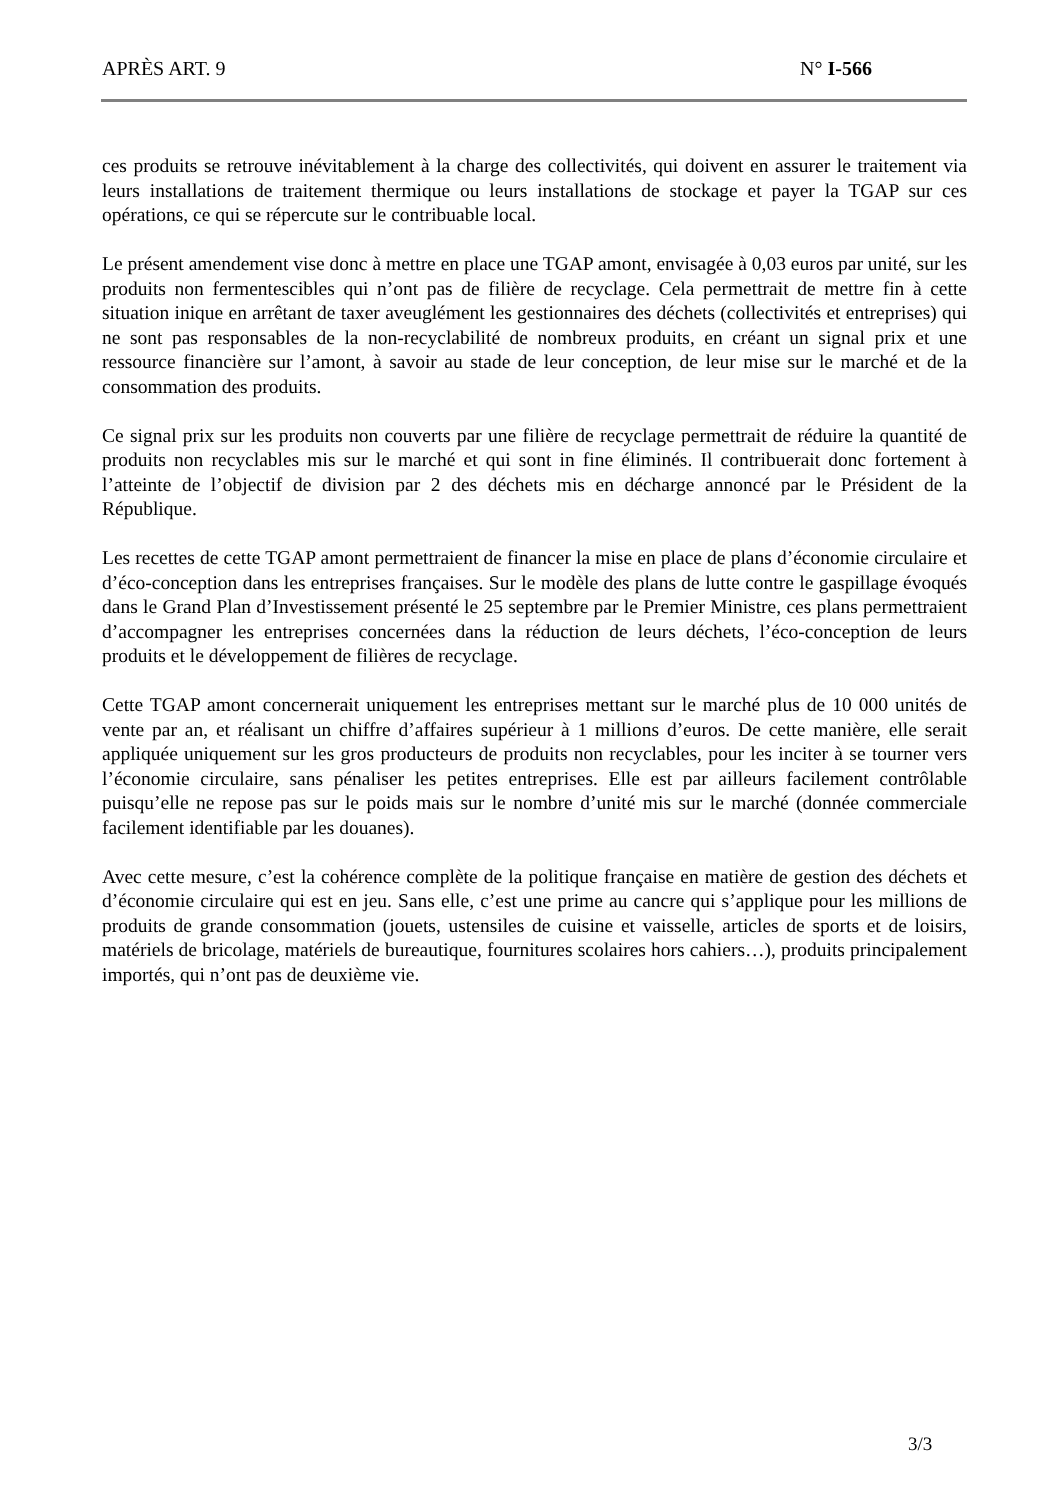APRÈS ART. 9 N° I-566
ces produits se retrouve inévitablement à la charge des collectivités, qui doivent en assurer le traitement via leurs installations de traitement thermique ou leurs installations de stockage et payer la TGAP sur ces opérations, ce qui se répercute sur le contribuable local.
Le présent amendement vise donc à mettre en place une TGAP amont, envisagée à 0,03 euros par unité, sur les produits non fermentescibles qui n’ont pas de filière de recyclage. Cela permettrait de mettre fin à cette situation inique en arrêtant de taxer aveuglément les gestionnaires des déchets (collectivités et entreprises) qui ne sont pas responsables de la non-recyclabilité de nombreux produits, en créant un signal prix et une ressource financière sur l’amont, à savoir au stade de leur conception, de leur mise sur le marché et de la consommation des produits.
Ce signal prix sur les produits non couverts par une filière de recyclage permettrait de réduire la quantité de produits non recyclables mis sur le marché et qui sont in fine éliminés. Il contribuerait donc fortement à l’atteinte de l’objectif de division par 2 des déchets mis en décharge annoncé par le Président de la République.
Les recettes de cette TGAP amont permettraient de financer la mise en place de plans d’économie circulaire et d’éco-conception dans les entreprises françaises. Sur le modèle des plans de lutte contre le gaspillage évoqués dans le Grand Plan d’Investissement présenté le 25 septembre par le Premier Ministre, ces plans permettraient d’accompagner les entreprises concernées dans la réduction de leurs déchets, l’éco-conception de leurs produits et le développement de filières de recyclage.
Cette TGAP amont concernerait uniquement les entreprises mettant sur le marché plus de 10 000 unités de vente par an, et réalisant un chiffre d’affaires supérieur à 1 millions d’euros. De cette manière, elle serait appliquée uniquement sur les gros producteurs de produits non recyclables, pour les inciter à se tourner vers l’économie circulaire, sans pénaliser les petites entreprises. Elle est par ailleurs facilement contrôlable puisqu’elle ne repose pas sur le poids mais sur le nombre d’unité mis sur le marché (donnée commerciale facilement identifiable par les douanes).
Avec cette mesure, c’est la cohérence complète de la politique française en matière de gestion des déchets et d’économie circulaire qui est en jeu. Sans elle, c’est une prime au cancre qui s’applique pour les millions de produits de grande consommation (jouets, ustensiles de cuisine et vaisselle, articles de sports et de loisirs, matériels de bricolage, matériels de bureautique, fournitures scolaires hors cahiers…), produits principalement importés, qui n’ont pas de deuxième vie.
3/3